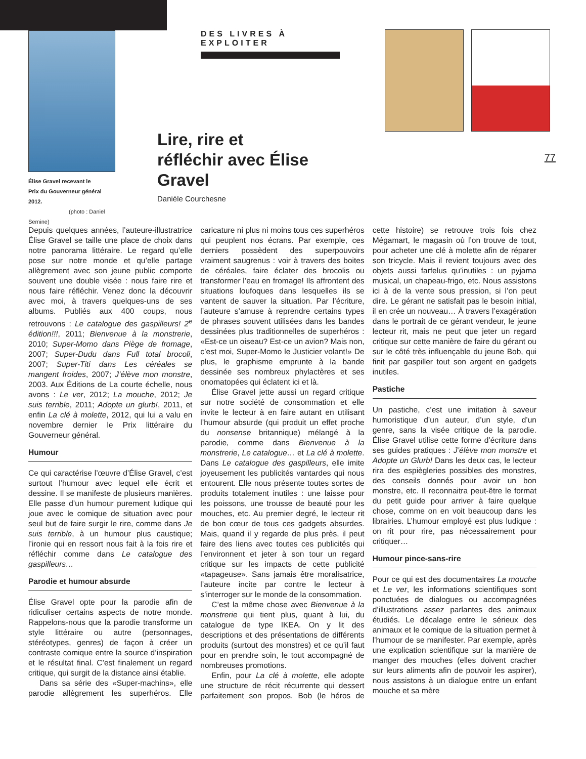Élise Gravel recevant le
Prix du Gouverneur général 2012.
(photo : Daniel Sernine)
DES LIVRES À EXPLOITER
Lire, rire et réfléchir avec Élise Gravel
Danièle Courchesne
77
Depuis quelques années, l’auteure-illustratrice Élise Gravel se taille une place de choix dans notre panorama littéraire. Le regard qu’elle pose sur notre monde et qu’elle partage allègrement avec son jeune public comporte souvent une double visée : nous faire rire et nous faire réfléchir. Venez donc la découvrir avec moi, à travers quelques-uns de ses albums. Publiés aux 400 coups, nous retrouvons : Le catalogue des gaspilleurs! 2<sup>e</sup> édition!!!, 2011; Bienvenue à la monstrerie, 2010; Super-Momo dans Piège de fromage, 2007; Super-Dudu dans Full total brocoli, 2007; Super-Titi dans Les céréales se mangent froides, 2007; J’élève mon monstre, 2003. Aux Éditions de La courte échelle, nous avons : Le ver, 2012; La mouche, 2012; Je suis terrible, 2011; Adopte un glurb!, 2011, et enfin La clé à molette, 2012, qui lui a valu en novembre dernier le Prix littéraire du Gouverneur général.
Humour
Ce qui caractérise l’œuvre d’Élise Gravel, c’est surtout l’humour avec lequel elle écrit et dessine. Il se manifeste de plusieurs manières. Elle passe d’un humour purement ludique qui joue avec le comique de situation avec pour seul but de faire surgir le rire, comme dans Je suis terrible, à un humour plus caustique; l’ironie qui en ressort nous fait à la fois rire et réfléchir comme dans Le catalogue des gaspilleurs…
Parodie et humour absurde
Élise Gravel opte pour la parodie afin de ridiculiser certains aspects de notre monde. Rappelons-nous que la parodie transforme un style littéraire ou autre (personnages, stéréotypes, genres) de façon à créer un contraste comique entre la source d’inspiration et le résultat final. C’est finalement un regard critique, qui surgit de la distance ainsi établie.
Dans sa série des «Super-machins», elle parodie allègrement les superhéros. Elle caricature ni plus ni moins tous ces superhéros qui peuplent nos écrans. Par exemple, ces derniers possèdent des superpouvoirs vraiment saugrenus : voir à travers des boites de céréales, faire éclater des brocolis ou transformer l’eau en fromage! Ils affrontent des situations loufoques dans lesquelles ils se vantent de sauver la situation. Par l’écriture, l’auteure s’amuse à reprendre certains types de phrases souvent utilisées dans les bandes dessinées plus traditionnelles de superhéros : «Est-ce un oiseau? Est-ce un avion? Mais non, c’est moi, Super-Momo le Justicier volant!» De plus, le graphisme emprunte à la bande dessinée ses nombreux phylactères et ses onomatopées qui éclatent ici et là.
Élise Gravel jette aussi un regard critique sur notre société de consommation et elle invite le lecteur à en faire autant en utilisant l’humour absurde (qui produit un effet proche du nonsense britannique) mélangé à la parodie, comme dans Bienvenue à la monstrerie, Le catalogue… et La clé à molette. Dans Le catalogue des gaspilleurs, elle imite joyeusement les publicités vantardes qui nous entourent. Elle nous présente toutes sortes de produits totalement inutiles : une laisse pour les poissons, une trousse de beauté pour les mouches, etc. Au premier degré, le lecteur rit de bon cœur de tous ces gadgets absurdes. Mais, quand il y regarde de plus près, il peut faire des liens avec toutes ces publicités qui l’environnent et jeter à son tour un regard critique sur les impacts de cette publicité «tapageuse». Sans jamais être moralisatrice, l’auteure incite par contre le lecteur à s’interroger sur le monde de la consommation.
C’est la même chose avec Bienvenue à la monstrerie qui tient plus, quant à lui, du catalogue de type IKEA. On y lit des descriptions et des présentations de différents produits (surtout des monstres) et ce qu’il faut pour en prendre soin, le tout accompagné de nombreuses promotions.
Enfin, pour La clé à molette, elle adopte une structure de récit récurrente qui dessert parfaitement son propos. Bob (le héros de cette histoire) se retrouve trois fois chez Mégamart, le magasin où l’on trouve de tout, pour acheter une clé à molette afin de réparer son tricycle. Mais il revient toujours avec des objets aussi farfelus qu’inutiles : un pyjama musical, un chapeau-frigo, etc. Nous assistons ici à de la vente sous pression, si l’on peut dire. Le gérant ne satisfait pas le besoin initial, il en crée un nouveau… À travers l’exagération dans le portrait de ce gérant vendeur, le jeune lecteur rit, mais ne peut que jeter un regard critique sur cette manière de faire du gérant ou sur le côté très influençable du jeune Bob, qui finit par gaspiller tout son argent en gadgets inutiles.
Pastiche
Un pastiche, c’est une imitation à saveur humoristique d’un auteur, d’un style, d’un genre, sans la visée critique de la parodie. Élise Gravel utilise cette forme d’écriture dans ses guides pratiques : J’élève mon monstre et Adopte un Glurb! Dans les deux cas, le lecteur rira des espiègleries possibles des monstres, des conseils donnés pour avoir un bon monstre, etc. Il reconnaitra peut-être le format du petit guide pour arriver à faire quelque chose, comme on en voit beaucoup dans les librairies. L’humour employé est plus ludique : on rit pour rire, pas nécessairement pour critiquer…
Humour pince-sans-rire
Pour ce qui est des documentaires La mouche et Le ver, les informations scientifiques sont ponctuées de dialogues ou accompagnées d’illustrations assez parlantes des animaux étudiés. Le décalage entre le sérieux des animaux et le comique de la situation permet à l’humour de se manifester. Par exemple, après une explication scientifique sur la manière de manger des mouches (elles doivent cracher sur leurs aliments afin de pouvoir les aspirer), nous assistons à un dialogue entre un enfant mouche et sa mère